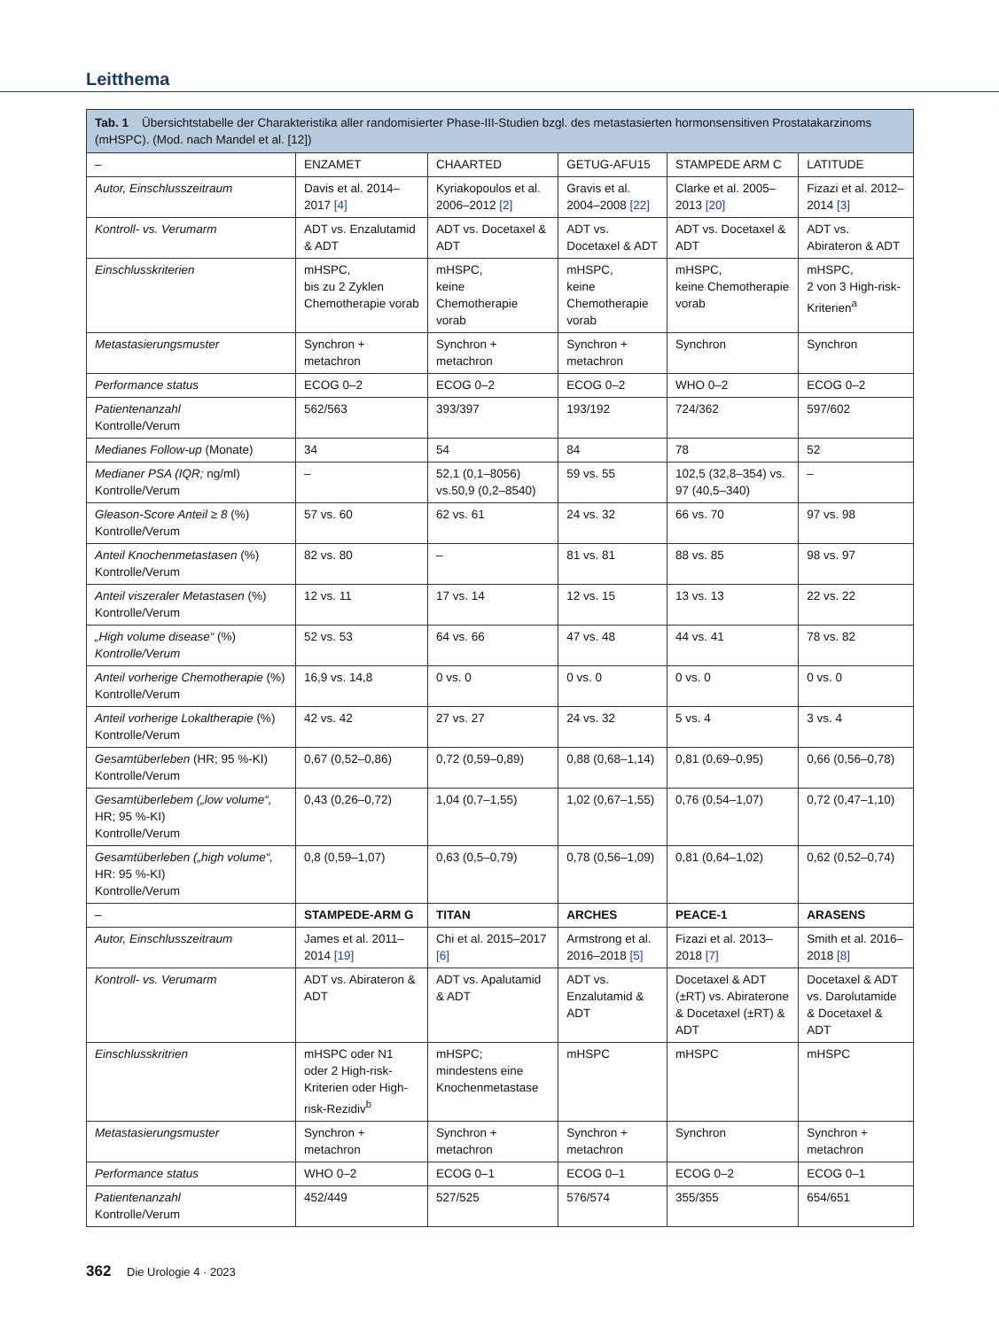Leitthema
Tab. 1 Übersichtstabelle der Charakteristika aller randomisierter Phase-III-Studien bzgl. des metastasierten hormonsensitiven Prostatakarzinoms (mHSPC). (Mod. nach Mandel et al. [12])
| – | ENZAMET | CHAARTED | GETUG-AFU15 | STAMPEDE ARM C | LATITUDE |
| --- | --- | --- | --- | --- | --- |
| Autor, Einschlusszeitraum | Davis et al. 2014–2017 [4] | Kyriakopoulos et al. 2006–2012 [2] | Gravis et al. 2004–2008 [22] | Clarke et al. 2005–2013 [20] | Fizazi et al. 2012–2014 [3] |
| Kontroll- vs. Verumarm | ADT vs. Enzalutamid & ADT | ADT vs. Docetaxel & ADT | ADT vs. Docetaxel & ADT | ADT vs. Docetaxel & ADT | ADT vs. Abirateron & ADT |
| Einschlusskriterien | mHSPC, bis zu 2 Zyklen Chemotherapie vorab | mHSPC, keine Chemotherapie vorab | mHSPC, keine Chemotherapie vorab | mHSPC, keine Chemotherapie vorab | mHSPC, 2 von 3 High-risk-Kriterien<sup>a</sup> |
| Metastasierungsmuster | Synchron + metachron | Synchron + metachron | Synchron + metachron | Synchron | Synchron |
| Performance status | ECOG 0–2 | ECOG 0–2 | ECOG 0–2 | WHO 0–2 | ECOG 0–2 |
| Patientenanzahl Kontrolle/Verum | 562/563 | 393/397 | 193/192 | 724/362 | 597/602 |
| Medianes Follow-up (Monate) | 34 | 54 | 84 | 78 | 52 |
| Medianer PSA (IQR; ng/ml) Kontrolle/Verum | – | 52,1 (0,1–8056) vs.50,9 (0,2–8540) | 59 vs. 55 | 102,5 (32,8–354) vs. 97 (40,5–340) | – |
| Gleason-Score Anteil ≥ 8 (%) Kontrolle/Verum | 57 vs. 60 | 62 vs. 61 | 24 vs. 32 | 66 vs. 70 | 97 vs. 98 |
| Anteil Knochenmetastasen (%) Kontrolle/Verum | 82 vs. 80 | – | 81 vs. 81 | 88 vs. 85 | 98 vs. 97 |
| Anteil viszeraler Metastasen (%) Kontrolle/Verum | 12 vs. 11 | 17 vs. 14 | 12 vs. 15 | 13 vs. 13 | 22 vs. 22 |
| „High volume disease“ (%) Kontrolle/Verum | 52 vs. 53 | 64 vs. 66 | 47 vs. 48 | 44 vs. 41 | 78 vs. 82 |
| Anteil vorherige Chemotherapie (%) Kontrolle/Verum | 16,9 vs. 14,8 | 0 vs. 0 | 0 vs. 0 | 0 vs. 0 | 0 vs. 0 |
| Anteil vorherige Lokaltherapie (%) Kontrolle/Verum | 42 vs. 42 | 27 vs. 27 | 24 vs. 32 | 5 vs. 4 | 3 vs. 4 |
| Gesamtüberleben (HR; 95 %-KI) Kontrolle/Verum | 0,67 (0,52–0,86) | 0,72 (0,59–0,89) | 0,88 (0,68–1,14) | 0,81 (0,69–0,95) | 0,66 (0,56–0,78) |
| Gesamtüberlebem („low volume“, HR; 95 %-KI) Kontrolle/Verum | 0,43 (0,26–0,72) | 1,04 (0,7–1,55) | 1,02 (0,67–1,55) | 0,76 (0,54–1,07) | 0,72 (0,47–1,10) |
| Gesamtüberleben („high volume“, HR: 95 %-KI) Kontrolle/Verum | 0,8 (0,59–1,07) | 0,63 (0,5–0,79) | 0,78 (0,56–1,09) | 0,81 (0,64–1,02) | 0,62 (0,52–0,74) |
| – | STAMPEDE-ARM G | TITAN | ARCHES | PEACE-1 | ARASENS |
| Autor, Einschlusszeitraum | James et al. 2011–2014 [19] | Chi et al. 2015–2017 [6] | Armstrong et al. 2016–2018 [5] | Fizazi et al. 2013–2018 [7] | Smith et al. 2016–2018 [8] |
| Kontroll- vs. Verumarm | ADT vs. Abirateron & ADT | ADT vs. Apalutamid & ADT | ADT vs. Enzalutamid & ADT | Docetaxel & ADT (±RT) vs. Abiraterone & Docetaxel (±RT) & ADT | Docetaxel & ADT vs. Darolutamide & Docetaxel & ADT |
| Einschlusskritrien | mHSPC oder N1 oder 2 High-risk-Kriterien oder High-risk-Rezidiv<sup>b</sup> | mHSPC; mindestens eine Knochenmetastase | mHSPC | mHSPC | mHSPC |
| Metastasierungsmuster | Synchron + metachron | Synchron + metachron | Synchron + metachron | Synchron | Synchron + metachron |
| Performance status | WHO 0–2 | ECOG 0–1 | ECOG 0–1 | ECOG 0–2 | ECOG 0–1 |
| Patientenanzahl Kontrolle/Verum | 452/449 | 527/525 | 576/574 | 355/355 | 654/651 |
362 Die Urologie 4 · 2023